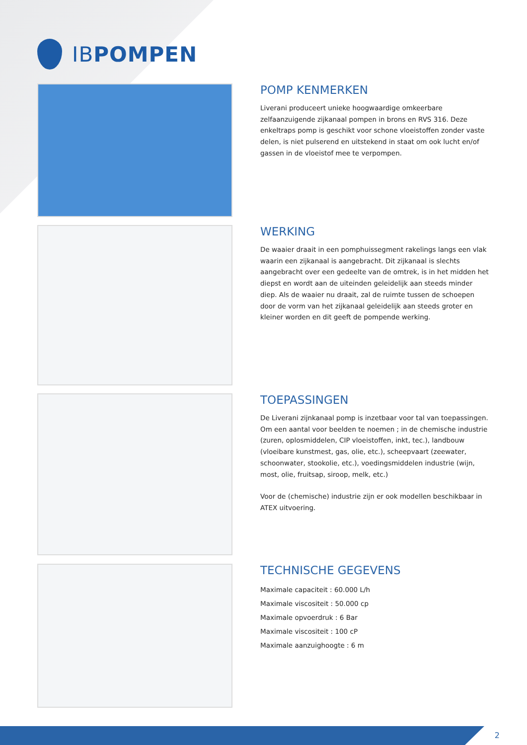IBPOMPEN
POMP KENMERKEN
Liverani produceert unieke hoogwaardige omkeerbare zelfaanzuigende zijkanaal pompen in brons en RVS 316. Deze enkeltraps pomp is geschikt voor schone vloeistoffen zonder vaste delen, is niet pulserend en uitstekend in staat om ook lucht en/of gassen in de vloeistof mee te verpompen.
WERKING
De waaier draait in een pomphuissegment rakelings langs een vlak waarin een zijkanaal is aangebracht. Dit zijkanaal is slechts aangebracht over een gedeelte van de omtrek, is in het midden het diepst en wordt aan de uiteinden geleidelijk aan steeds minder diep. Als de waaier nu draait, zal de ruimte tussen de schoepen door de vorm van het zijkanaal geleidelijk aan steeds groter en kleiner worden en dit geeft de pompende werking.
TOEPASSINGEN
De Liverani zijnkanaal pomp is inzetbaar voor tal van toepassingen. Om een aantal voor beelden te noemen ; in de chemische industrie (zuren, oplosmiddelen, CIP vloeistoffen, inkt, tec.), landbouw (vloeibare kunstmest, gas, olie, etc.), scheepvaart (zeewater, schoonwater, stookolie, etc.), voedingsmiddelen industrie (wijn, most, olie, fruitsap, siroop, melk, etc.)
Voor de (chemische) industrie zijn er ook modellen beschikbaar in ATEX uitvoering.
TECHNISCHE GEGEVENS
Maximale capaciteit : 60.000 L/h
Maximale viscositeit : 50.000 cp
Maximale opvoerdruk : 6 Bar
Maximale viscositeit : 100 cP
Maximale aanzuighoogte : 6 m
2